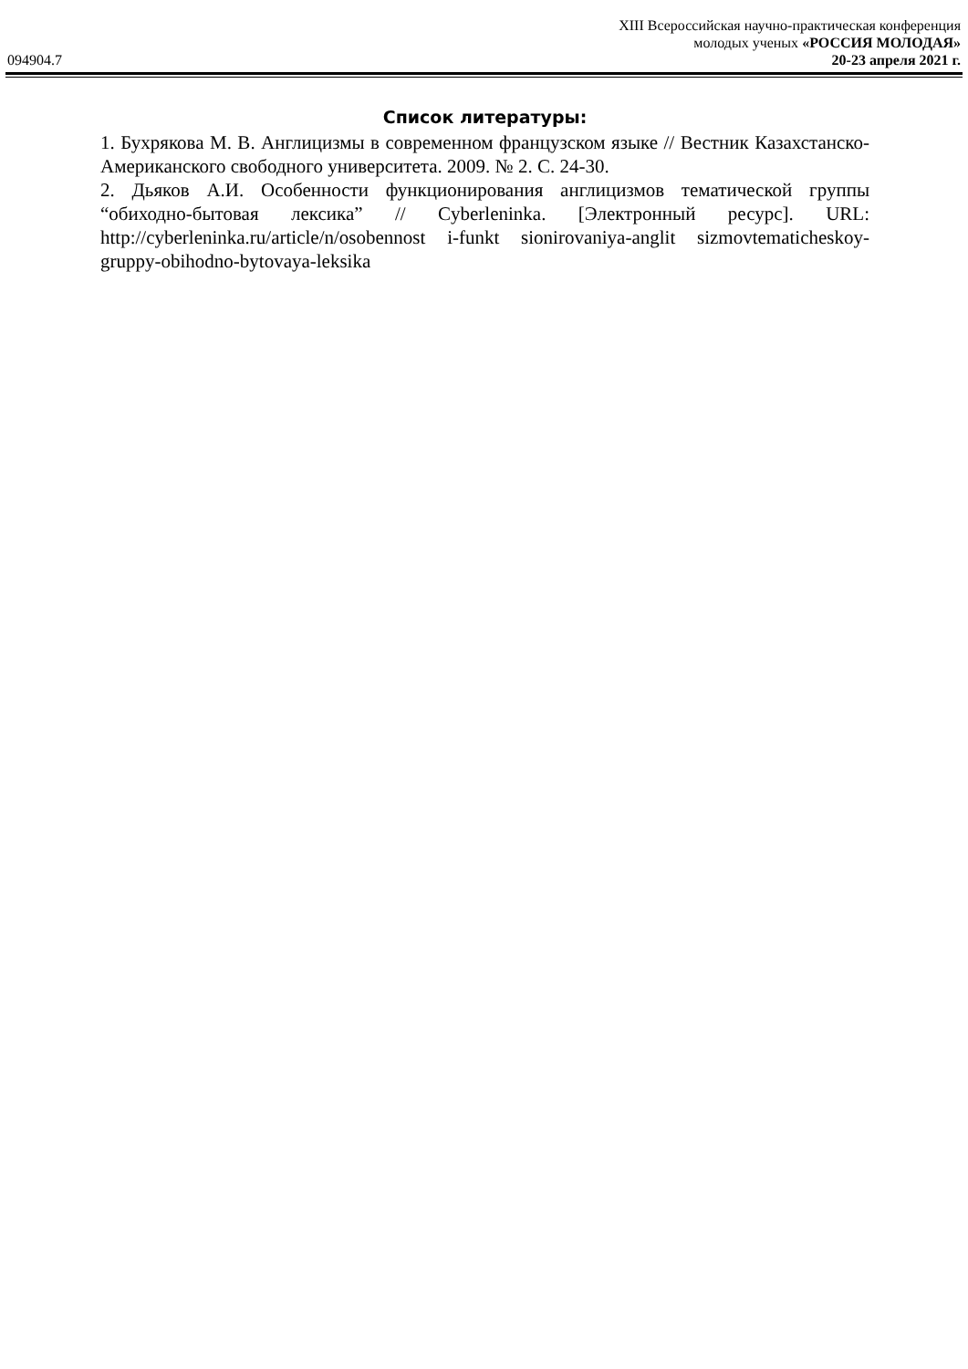XIII Всероссийская научно-практическая конференция
молодых ученых «РОССИЯ МОЛОДАЯ»
094904.7 20-23 апреля 2021 г.
Список литературы:
1. Бухрякова М. В. Англицизмы в современном французском языке // Вестник Казахстанско-Американского свободного университета. 2009. № 2. С. 24-30.
2. Дьяков А.И. Особенности функционирования англицизмов тематической группы “обиходно-бытовая лексика” // Cyberleninka. [Электронный ресурс]. URL: http://cyberleninka.ru/article/n/osobennost i-funkt sionirovaniya-anglit sizmovtematicheskoy- gruppy-obihodno-bytovaya-leksika